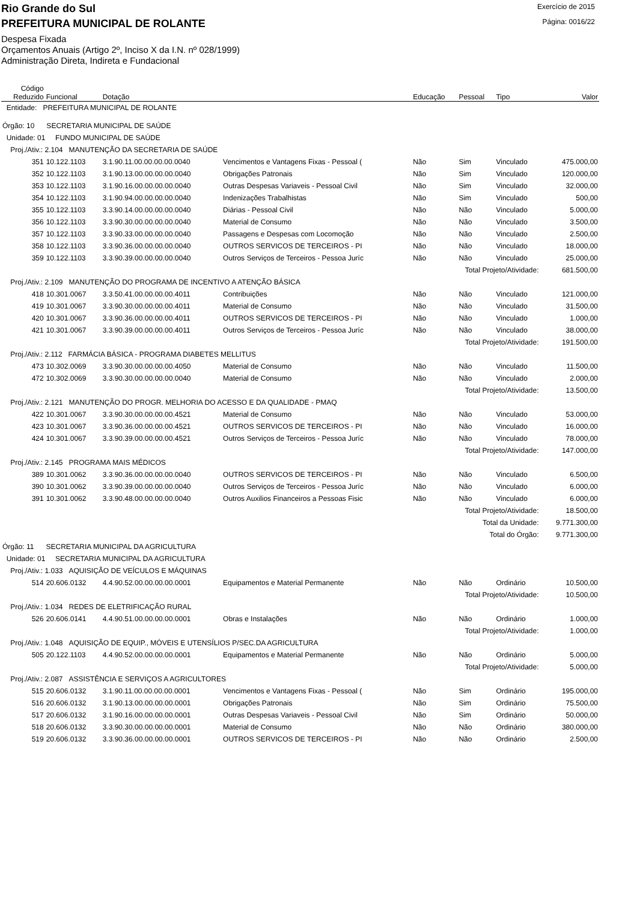Rio Grande do Sul
Exercício de 2015
PREFEITURA MUNICIPAL DE ROLANTE
Página: 0016/22
Despesa Fixada
Orçamentos Anuais (Artigo 2º, Inciso X da I.N. nº 028/1999)
Administração Direta, Indireta e Fundacional
| Código Reduzido | Funcional | Dotação | | Educação | Pessoal | Tipo | Valor |
| --- | --- | --- | --- | --- | --- | --- | --- |
| Entidade: PREFEITURA MUNICIPAL DE ROLANTE | | | | | | | |
| Órgão: 10 SECRETARIA MUNICIPAL DE SAÚDE | | | | | | | |
| Unidade: 01 FUNDO MUNICIPAL DE SAÚDE | | | | | | | |
| Proj./Ativ.: 2.104 MANUTENÇÃO DA SECRETARIA DE SAÚDE | | | | | | | |
| 351 | 10.122.1103 | 3.1.90.11.00.00.00.00.0040 | Vencimentos e Vantagens Fixas - Pessoal ( | Não | Sim | Vinculado | 475.000,00 |
| 352 | 10.122.1103 | 3.1.90.13.00.00.00.00.0040 | Obrigações Patronais | Não | Sim | Vinculado | 120.000,00 |
| 353 | 10.122.1103 | 3.1.90.16.00.00.00.00.0040 | Outras Despesas Variaveis - Pessoal Civil | Não | Sim | Vinculado | 32.000,00 |
| 354 | 10.122.1103 | 3.1.90.94.00.00.00.00.0040 | Indenizações Trabalhistas | Não | Sim | Vinculado | 500,00 |
| 355 | 10.122.1103 | 3.3.90.14.00.00.00.00.0040 | Diárias - Pessoal Civil | Não | Não | Vinculado | 5.000,00 |
| 356 | 10.122.1103 | 3.3.90.30.00.00.00.00.0040 | Material de Consumo | Não | Não | Vinculado | 3.500,00 |
| 357 | 10.122.1103 | 3.3.90.33.00.00.00.00.0040 | Passagens e Despesas com Locomoção | Não | Não | Vinculado | 2.500,00 |
| 358 | 10.122.1103 | 3.3.90.36.00.00.00.00.0040 | OUTROS SERVICOS DE TERCEIROS - PI | Não | Não | Vinculado | 18.000,00 |
| 359 | 10.122.1103 | 3.3.90.39.00.00.00.00.0040 | Outros Serviços de Terceiros - Pessoa Juríc | Não | Não | Vinculado | 25.000,00 |
| Total Projeto/Atividade: | | | | | | | 681.500,00 |
| Proj./Ativ.: 2.109 MANUTENÇÃO DO PROGRAMA DE INCENTIVO A ATENÇÃO BÁSICA | | | | | | | |
| 418 | 10.301.0067 | 3.3.50.41.00.00.00.00.4011 | Contribuições | Não | Não | Vinculado | 121.000,00 |
| 419 | 10.301.0067 | 3.3.90.30.00.00.00.00.4011 | Material de Consumo | Não | Não | Vinculado | 31.500,00 |
| 420 | 10.301.0067 | 3.3.90.36.00.00.00.00.4011 | OUTROS SERVICOS DE TERCEIROS - PI | Não | Não | Vinculado | 1.000,00 |
| 421 | 10.301.0067 | 3.3.90.39.00.00.00.00.4011 | Outros Serviços de Terceiros - Pessoa Juríc | Não | Não | Vinculado | 38.000,00 |
| Total Projeto/Atividade: | | | | | | | 191.500,00 |
| Proj./Ativ.: 2.112 FARMÁCIA BÁSICA - PROGRAMA DIABETES MELLITUS | | | | | | | |
| 473 | 10.302.0069 | 3.3.90.30.00.00.00.00.4050 | Material de Consumo | Não | Não | Vinculado | 11.500,00 |
| 472 | 10.302.0069 | 3.3.90.30.00.00.00.00.0040 | Material de Consumo | Não | Não | Vinculado | 2.000,00 |
| Total Projeto/Atividade: | | | | | | | 13.500,00 |
| Proj./Ativ.: 2.121 MANUTENÇÃO DO PROGR. MELHORIA DO ACESSO E DA QUALIDADE - PMAQ | | | | | | | |
| 422 | 10.301.0067 | 3.3.90.30.00.00.00.00.4521 | Material de Consumo | Não | Não | Vinculado | 53.000,00 |
| 423 | 10.301.0067 | 3.3.90.36.00.00.00.00.4521 | OUTROS SERVICOS DE TERCEIROS - PI | Não | Não | Vinculado | 16.000,00 |
| 424 | 10.301.0067 | 3.3.90.39.00.00.00.00.4521 | Outros Serviços de Terceiros - Pessoa Juríc | Não | Não | Vinculado | 78.000,00 |
| Total Projeto/Atividade: | | | | | | | 147.000,00 |
| Proj./Ativ.: 2.145 PROGRAMA MAIS MÉDICOS | | | | | | | |
| 389 | 10.301.0062 | 3.3.90.36.00.00.00.00.0040 | OUTROS SERVICOS DE TERCEIROS - PI | Não | Não | Vinculado | 6.500,00 |
| 390 | 10.301.0062 | 3.3.90.39.00.00.00.00.0040 | Outros Serviços de Terceiros - Pessoa Juríc | Não | Não | Vinculado | 6.000,00 |
| 391 | 10.301.0062 | 3.3.90.48.00.00.00.00.0040 | Outros Auxilios Financeiros a Pessoas Fisic | Não | Não | Vinculado | 6.000,00 |
| Total Projeto/Atividade: | | | | | | | 18.500,00 |
| Total da Unidade: | | | | | | | 9.771.300,00 |
| Total do Órgão: | | | | | | | 9.771.300,00 |
| Órgão: 11 SECRETARIA MUNICIPAL DA AGRICULTURA | | | | | | | |
| Unidade: 01 SECRETARIA MUNICIPAL DA AGRICULTURA | | | | | | | |
| Proj./Ativ.: 1.033 AQUISIÇÃO DE VEÍCULOS E MÁQUINAS | | | | | | | |
| 514 | 20.606.0132 | 4.4.90.52.00.00.00.00.0001 | Equipamentos e Material Permanente | Não | Não | Ordinário | 10.500,00 |
| Total Projeto/Atividade: | | | | | | | 10.500,00 |
| Proj./Ativ.: 1.034 REDES DE ELETRIFICAÇÃO RURAL | | | | | | | |
| 526 | 20.606.0141 | 4.4.90.51.00.00.00.00.0001 | Obras e Instalações | Não | Não | Ordinário | 1.000,00 |
| Total Projeto/Atividade: | | | | | | | 1.000,00 |
| Proj./Ativ.: 1.048 AQUISIÇÃO DE EQUIP., MÓVEIS E UTENSÍLIOS P/SEC.DA AGRICULTURA | | | | | | | |
| 505 | 20.122.1103 | 4.4.90.52.00.00.00.00.0001 | Equipamentos e Material Permanente | Não | Não | Ordinário | 5.000,00 |
| Total Projeto/Atividade: | | | | | | | 5.000,00 |
| Proj./Ativ.: 2.087 ASSISTÊNCIA E SERVIÇOS A AGRICULTORES | | | | | | | |
| 515 | 20.606.0132 | 3.1.90.11.00.00.00.00.0001 | Vencimentos e Vantagens Fixas - Pessoal ( | Não | Sim | Ordinário | 195.000,00 |
| 516 | 20.606.0132 | 3.1.90.13.00.00.00.00.0001 | Obrigações Patronais | Não | Sim | Ordinário | 75.500,00 |
| 517 | 20.606.0132 | 3.1.90.16.00.00.00.00.0001 | Outras Despesas Variaveis - Pessoal Civil | Não | Sim | Ordinário | 50.000,00 |
| 518 | 20.606.0132 | 3.3.90.30.00.00.00.00.0001 | Material de Consumo | Não | Não | Ordinário | 380.000,00 |
| 519 | 20.606.0132 | 3.3.90.36.00.00.00.00.0001 | OUTROS SERVICOS DE TERCEIROS - PI | Não | Não | Ordinário | 2.500,00 |